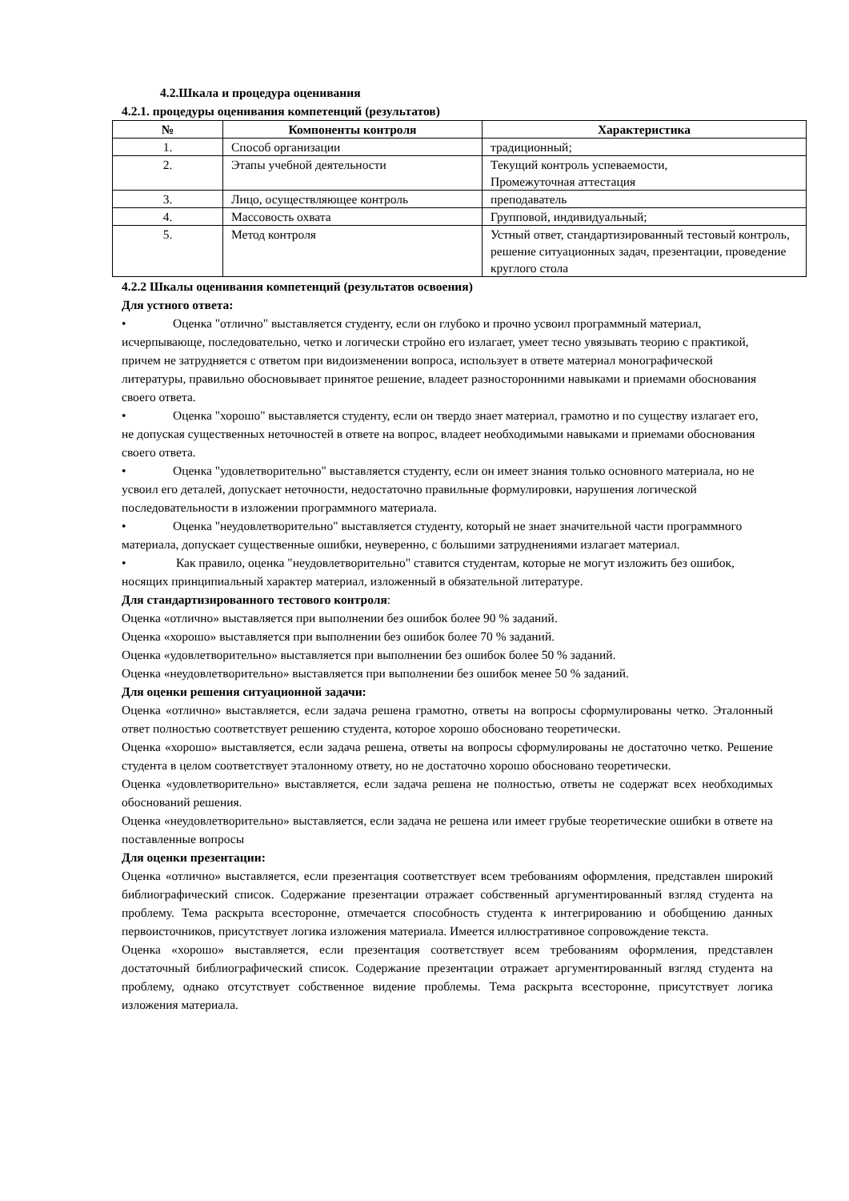4.2.Шкала и процедура оценивания
4.2.1. процедуры оценивания компетенций (результатов)
| № | Компоненты контроля | Характеристика |
| --- | --- | --- |
| 1. | Способ организации | традиционный; |
| 2. | Этапы учебной деятельности | Текущий контроль успеваемости, Промежуточная аттестация |
| 3. | Лицо, осуществляющее контроль | преподаватель |
| 4. | Массовость охвата | Групповой, индивидуальный; |
| 5. | Метод контроля | Устный ответ, стандартизированный тестовый контроль, решение ситуационных задач, презентации, проведение круглого стола |
4.2.2 Шкалы оценивания компетенций (результатов освоения)
Для устного ответа:
• Оценка "отлично" выставляется студенту, если он глубоко и прочно усвоил программный материал, исчерпывающе, последовательно, четко и логически стройно его излагает, умеет тесно увязывать теорию с практикой, причем не затрудняется с ответом при видоизменении вопроса, использует в ответе материал монографической литературы, правильно обосновывает принятое решение, владеет разносторонними навыками и приемами обоснования своего ответа.
• Оценка "хорошо" выставляется студенту, если он твердо знает материал, грамотно и по существу излагает его, не допуская существенных неточностей в ответе на вопрос, владеет необходимыми навыками и приемами обоснования своего ответа.
• Оценка "удовлетворительно" выставляется студенту, если он имеет знания только основного материала, но не усвоил его деталей, допускает неточности, недостаточно правильные формулировки, нарушения логической последовательности в изложении программного материала.
• Оценка "неудовлетворительно" выставляется студенту, который не знает значительной части программного материала, допускает существенные ошибки, неуверенно, с большими затруднениями излагает материал.
• Как правило, оценка "неудовлетворительно" ставится студентам, которые не могут изложить без ошибок, носящих принципиальный характер материал, изложенный в обязательной литературе.
Для стандартизированного тестового контроля:
Оценка «отлично» выставляется при выполнении без ошибок более 90 % заданий.
Оценка «хорошо» выставляется при выполнении без ошибок более 70 % заданий.
Оценка «удовлетворительно» выставляется при выполнении без ошибок более 50 % заданий.
Оценка «неудовлетворительно» выставляется при выполнении без ошибок менее 50 % заданий.
Для оценки решения ситуационной задачи:
Оценка «отлично» выставляется, если задача решена грамотно, ответы на вопросы сформулированы четко. Эталонный ответ полностью соответствует решению студента, которое хорошо обосновано теоретически.
Оценка «хорошо» выставляется, если задача решена, ответы на вопросы сформулированы не достаточно четко. Решение студента в целом соответствует эталонному ответу, но не достаточно хорошо обосновано теоретически.
Оценка «удовлетворительно» выставляется, если задача решена не полностью, ответы не содержат всех необходимых обоснований решения.
Оценка «неудовлетворительно» выставляется, если задача не решена или имеет грубые теоретические ошибки в ответе на поставленные вопросы
Для оценки презентации:
Оценка «отлично» выставляется, если презентация соответствует всем требованиям оформления, представлен широкий библиографический список. Содержание презентации отражает собственный аргументированный взгляд студента на проблему. Тема раскрыта всесторонне, отмечается способность студента к интегрированию и обобщению данных первоисточников, присутствует логика изложения материала. Имеется иллюстративное сопровождение текста.
Оценка «хорошо» выставляется, если презентация соответствует всем требованиям оформления, представлен достаточный библиографический список. Содержание презентации отражает аргументированный взгляд студента на проблему, однако отсутствует собственное видение проблемы. Тема раскрыта всесторонне, присутствует логика изложения материала.